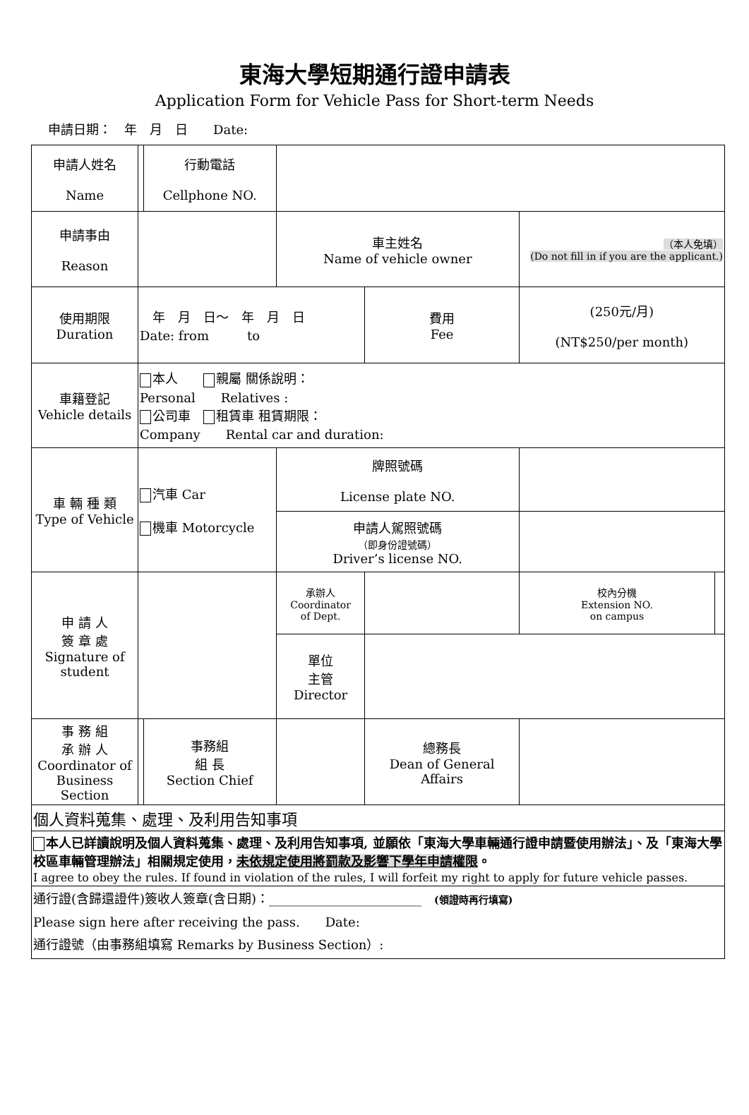東海大學短期通行證申請表
Application Form for Vehicle Pass for Short-term Needs
申請日期：　年　月　日　　Date:
| 申請人姓名 Name | | | 行動電話 Cellphone NO. | | | | | | |
| 申請事由 Reason | | | | 車主姓名 Name of vehicle owner | | | （本人免填） (Do not fill in if you are the applicant.) | | |
| 使用期限 Duration | 年 月 日～ 年 月 日 Date: from to | | | | | 費用 Fee | (250元/月) (NT$250/per month) | | |
| 車籍登記 Vehicle details | 本人 親屬 關係說明： Personal Relatives : 公司車 租賃車 租賃期限： Company Rental car and duration: | | | | | | | | |
| 車 輛 種 類 Type of Vehicle | 汽車 Car 機車 Motorcycle | | | 牌照號碼 License plate NO. | | | | | |
| | | | | 申請人駕照號碼 （即身份證號碼） Driver’s license NO. | | | | | |
| 申 請 人 簽 章 處 Signature of student | | | | 承辦人 Coordinator of Dept. | | | | 校內分機 Extension NO. on campus | |
| | | | | 單位 主管 Director | | | | | |
| 事 務 組 承 辦 人 Coordinator of Business Section | | 事務組 組 長 Section Chief | | | | 總務長 Dean of General Affairs | | | |
| 個人資料蒐集、處理、及利用告知事項 | | | | | | | | | |
| 本人已詳讀說明及個人資料蒐集、處理、及利用告知事項, 並願依「東海大學車輛通行證申請暨使用辦法」、及「東海大學校區車輛管理辦法」相關規定使用， 未依規定使用將罰款及影響下學年申請權限 。 I agree to obey the rules. If found in violation of the rules, I will forfeit my right to apply for future vehicle passes. | | | | | | | | | |
| 通行證(含歸還證件)簽收人簽章(含日期)：________________________ (領證時再行填寫) Please sign here after receiving the pass. Date: 通行證號（由事務組填寫 Remarks by Business Section）: | | | | | | | | | |